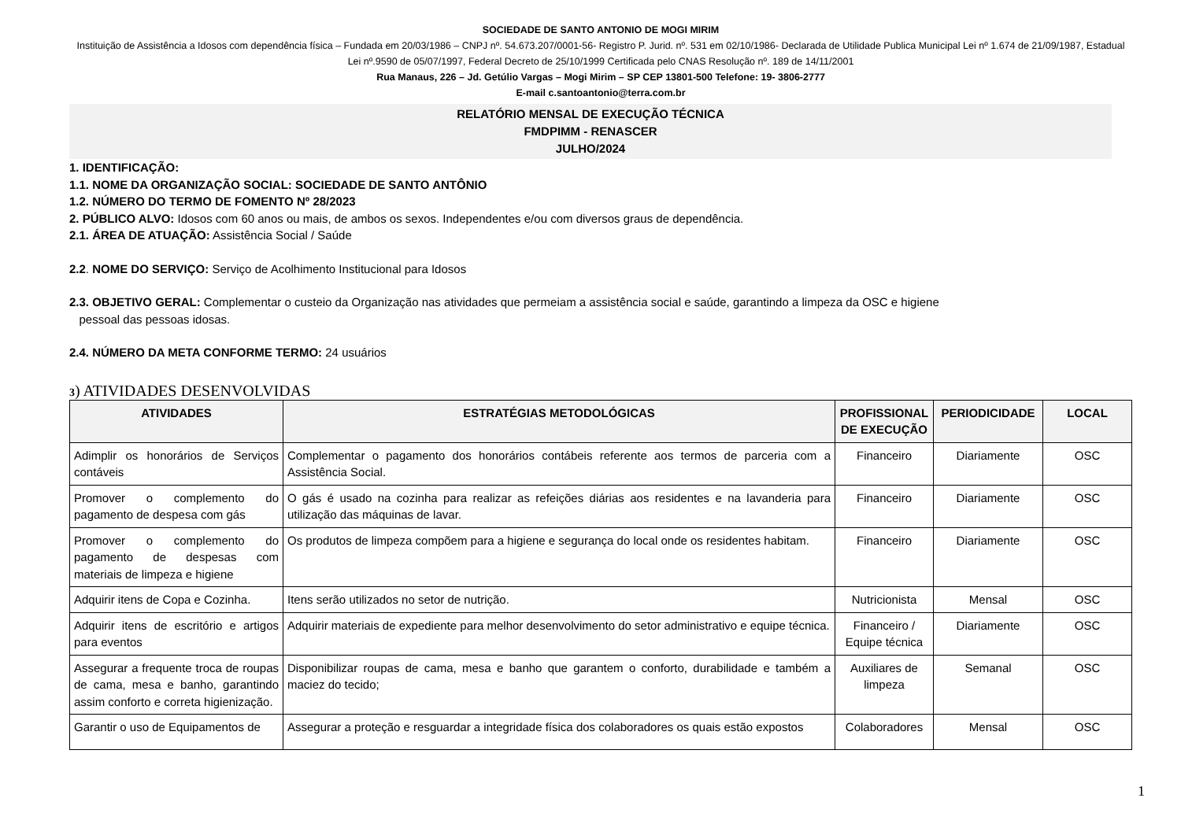SOCIEDADE DE SANTO ANTONIO DE MOGI MIRIM
Instituição de Assistência a Idosos com dependência física – Fundada em 20/03/1986 – CNPJ nº. 54.673.207/0001-56- Registro P. Jurid. nº. 531 em 02/10/1986- Declarada de Utilidade Publica Municipal Lei nº 1.674 de 21/09/1987, Estadual Lei nº.9590 de 05/07/1997, Federal Decreto de 25/10/1999 Certificada pelo CNAS Resolução nº. 189 de 14/11/2001
Rua Manaus, 226 – Jd. Getúlio Vargas – Mogi Mirim – SP CEP 13801-500 Telefone: 19- 3806-2777
E-mail c.santoantonio@terra.com.br
RELATÓRIO MENSAL DE EXECUÇÃO TÉCNICA
FMDPIMM - RENASCER
JULHO/2024
1. IDENTIFICAÇÃO:
1.1. NOME DA ORGANIZAÇÃO SOCIAL: SOCIEDADE DE SANTO ANTÔNIO
1.2. NÚMERO DO TERMO DE FOMENTO Nº 28/2023
2. PÚBLICO ALVO: Idosos com 60 anos ou mais, de ambos os sexos. Independentes e/ou com diversos graus de dependência.
2.1. ÁREA DE ATUAÇÃO: Assistência Social / Saúde
2.2. NOME DO SERVIÇO: Serviço de Acolhimento Institucional para Idosos
2.3. OBJETIVO GERAL: Complementar o custeio da Organização nas atividades que permeiam a assistência social e saúde, garantindo a limpeza da OSC e higiene
pessoal das pessoas idosas.
2.4. NÚMERO DA META CONFORME TERMO: 24 usuários
3) ATIVIDADES DESENVOLVIDAS
| ATIVIDADES | ESTRATÉGIAS METODOLÓGICAS | PROFISSIONAL DE EXECUÇÃO | PERIODICIDADE | LOCAL |
| --- | --- | --- | --- | --- |
| Adimplir os honorários de Serviços contáveis | Complementar o pagamento dos honorários contábeis referente aos termos de parceria com a Assistência Social. | Financeiro | Diariamente | OSC |
| Promover o complemento do pagamento de despesa com gás | O gás é usado na cozinha para realizar as refeições diárias aos residentes e na lavanderia para utilização das máquinas de lavar. | Financeiro | Diariamente | OSC |
| Promover o complemento do pagamento de despesas com materiais de limpeza e higiene | Os produtos de limpeza compõem para a higiene e segurança do local onde os residentes habitam. | Financeiro | Diariamente | OSC |
| Adquirir itens de Copa e Cozinha. | Itens serão utilizados no setor de nutrição. | Nutricionista | Mensal | OSC |
| Adquirir itens de escritório e artigos para eventos | Adquirir materiais de expediente para melhor desenvolvimento do setor administrativo e equipe técnica. | Financeiro / Equipe técnica | Diariamente | OSC |
| Assegurar a frequente troca de roupas de cama, mesa e banho, garantindo assim conforto e correta higienização. | Disponibilizar roupas de cama, mesa e banho que garantem o conforto, durabilidade e também a maciez do tecido; | Auxiliares de limpeza | Semanal | OSC |
| Garantir o uso de Equipamentos de | Assegurar a proteção e resguardar a integridade física dos colaboradores os quais estão expostos | Colaboradores | Mensal | OSC |
1